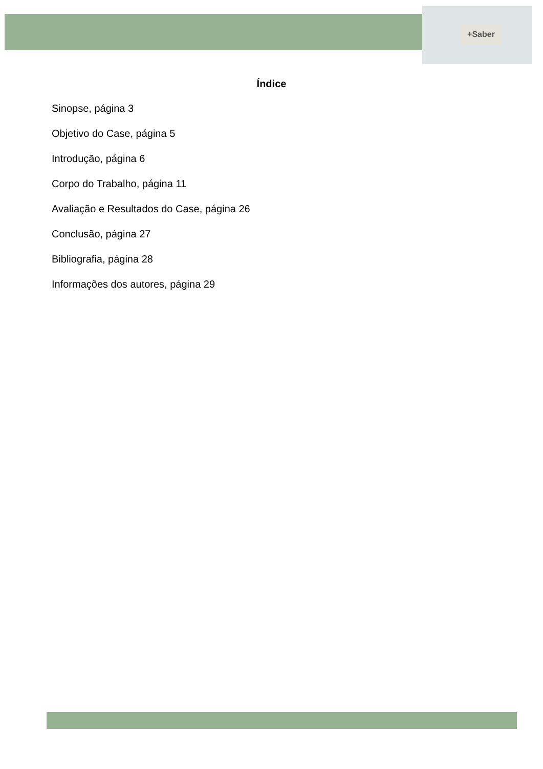+Saber
Índice
Sinopse, página 3
Objetivo do Case, página 5
Introdução, página 6
Corpo do Trabalho, página 11
Avaliação e Resultados do Case, página 26
Conclusão, página 27
Bibliografia, página 28
Informações dos autores, página 29